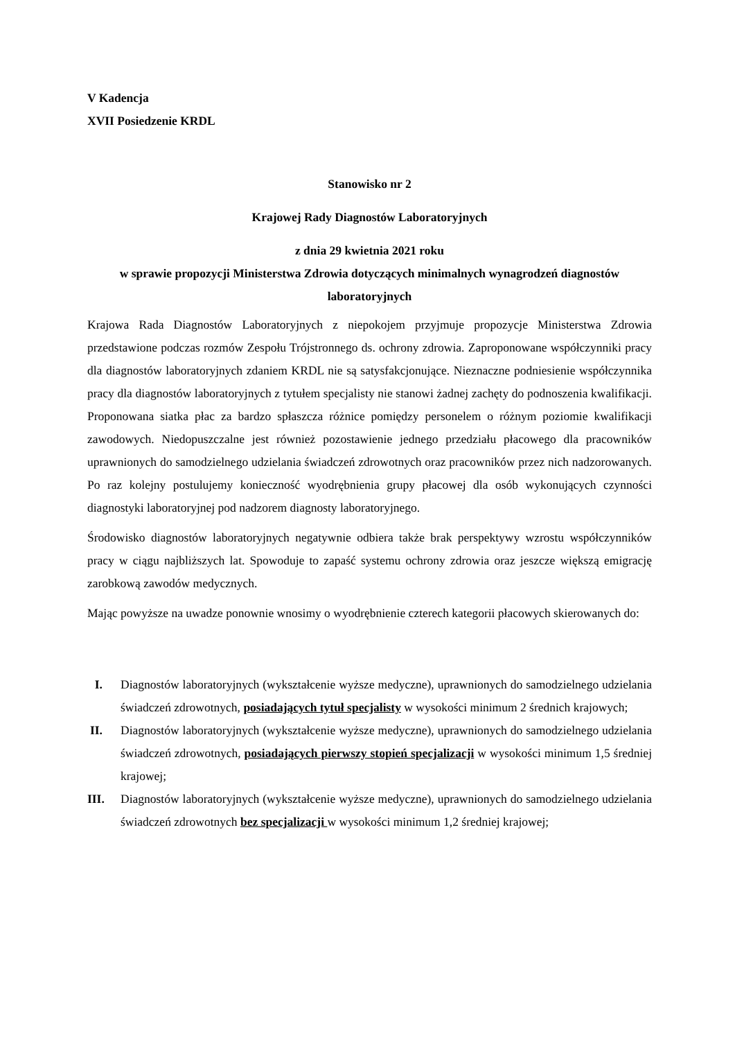V Kadencja
XVII Posiedzenie KRDL
Stanowisko nr 2
Krajowej Rady Diagnostów Laboratoryjnych
z dnia 29 kwietnia 2021 roku
w sprawie propozycji Ministerstwa Zdrowia dotyczących minimalnych wynagrodzeń diagnostów laboratoryjnych
Krajowa Rada Diagnostów Laboratoryjnych z niepokojem przyjmuje propozycje Ministerstwa Zdrowia przedstawione podczas rozmów Zespołu Trójstronnego ds. ochrony zdrowia. Zaproponowane współczynniki pracy dla diagnostów laboratoryjnych zdaniem KRDL nie są satysfakcjonujące. Nieznaczne podniesienie współczynnika pracy dla diagnostów laboratoryjnych z tytułem specjalisty nie stanowi żadnej zachęty do podnoszenia kwalifikacji. Proponowana siatka płac za bardzo spłaszcza różnice pomiędzy personelem o różnym poziomie kwalifikacji zawodowych. Niedopuszczalne jest również pozostawienie jednego przedziału płacowego dla pracowników uprawnionych do samodzielnego udzielania świadczeń zdrowotnych oraz pracowników przez nich nadzorowanych. Po raz kolejny postulujemy konieczność wyodrębnienia grupy płacowej dla osób wykonujących czynności diagnostyki laboratoryjnej pod nadzorem diagnosty laboratoryjnego.
Środowisko diagnostów laboratoryjnych negatywnie odbiera także brak perspektywy wzrostu współczynników pracy w ciągu najbliższych lat. Spowoduje to zapaść systemu ochrony zdrowia oraz jeszcze większą emigrację zarobkową zawodów medycznych.
Mając powyższe na uwadze ponownie wnosimy o wyodrębnienie czterech kategorii płacowych skierowanych do:
I. Diagnostów laboratoryjnych (wykształcenie wyższe medyczne), uprawnionych do samodzielnego udzielania świadczeń zdrowotnych, posiadających tytuł specjalisty w wysokości minimum 2 średnich krajowych;
II. Diagnostów laboratoryjnych (wykształcenie wyższe medyczne), uprawnionych do samodzielnego udzielania świadczeń zdrowotnych, posiadających pierwszy stopień specjalizacji w wysokości minimum 1,5 średniej krajowej;
III. Diagnostów laboratoryjnych (wykształcenie wyższe medyczne), uprawnionych do samodzielnego udzielania świadczeń zdrowotnych bez specjalizacji w wysokości minimum 1,2 średniej krajowej;